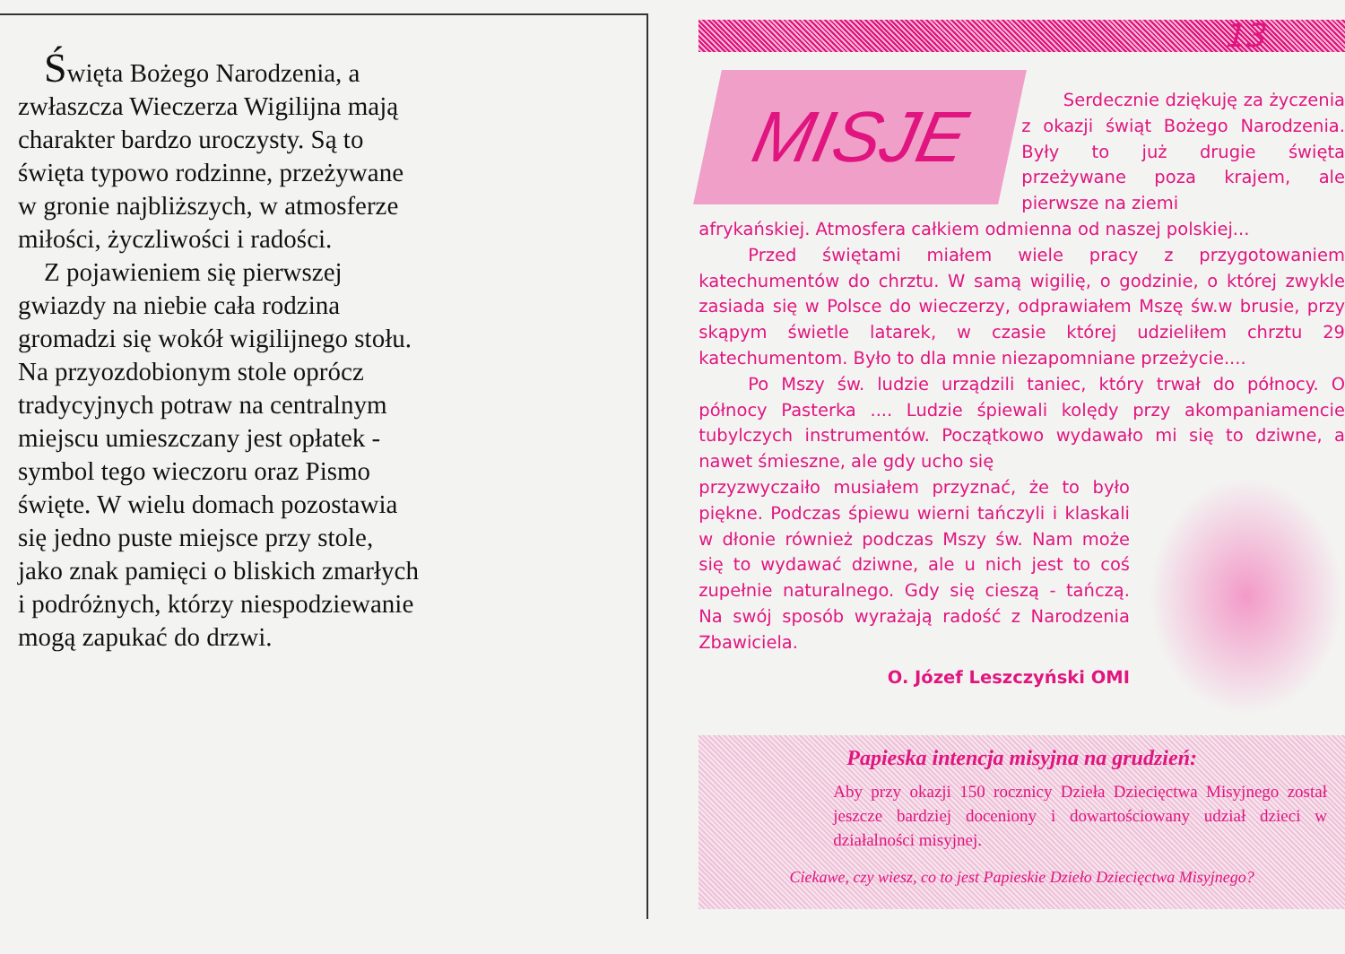Święta Bożego Narodzenia, a zwłaszcza Wieczerza Wigilijna mają charakter bardzo uroczysty. Są to święta typowo rodzinne, przeżywane w gronie najbliższych, w atmosferze miłości, życzliwości i radości.
Z pojawieniem się pierwszej gwiazdy na niebie cała rodzina gromadzi się wokół wigilijnego stołu. Na przyozdobionym stole oprócz tradycyjnych potraw na centralnym miejscu umieszczany jest opłatek - symbol tego wieczoru oraz Pismo święte. W wielu domach pozostawia się jedno puste miejsce przy stole, jako znak pamięci o bliskich zmarłych i podróżnych, którzy niespodziewanie mogą zapukać do drzwi.
13
MISJE
Serdecznie dziękuję za życzenia z okazji świąt Bożego Narodzenia. Były to już drugie święta przeżywane poza krajem, ale pierwsze na ziemi
afrykańskiej. Atmosfera całkiem odmienna od naszej polskiej...
Przed świętami miałem wiele pracy z przygotowaniem katechumentów do chrztu. W samą wigilię, o godzinie, o której zwykle zasiada się w Polsce do wieczerzy, odprawiałem Mszę św.w brusie, przy skąpym świetle latarek, w czasie której udzieliłem chrztu 29 katechumentom. Było to dla mnie niezapomniane przeżycie....
Po Mszy św. ludzie urządzili taniec, który trwał do północy. O północy Pasterka .... Ludzie śpiewali kolędy przy akompaniamencie tubylczych instrumentów. Początkowo wydawało mi się to dziwne, a nawet śmieszne, ale gdy ucho się
przyzwyczaiło musiałem przyznać, że to było piękne. Podczas śpiewu wierni tańczyli i klaskali w dłonie również podczas Mszy św. Nam może się to wydawać dziwne, ale u nich jest to coś zupełnie naturalnego. Gdy się cieszą - tańczą. Na swój sposób wyrażają radość z Narodzenia Zbawiciela.
O. Józef Leszczyński OMI
Papieska intencja misyjna na grudzień:
Aby przy okazji 150 rocznicy Dzieła Dziecięctwa Misyjnego został jeszcze bardziej doceniony i dowartościowany udział dzieci w działalności misyjnej.
Ciekawe, czy wiesz, co to jest Papieskie Dzieło Dziecięctwa Misyjnego?